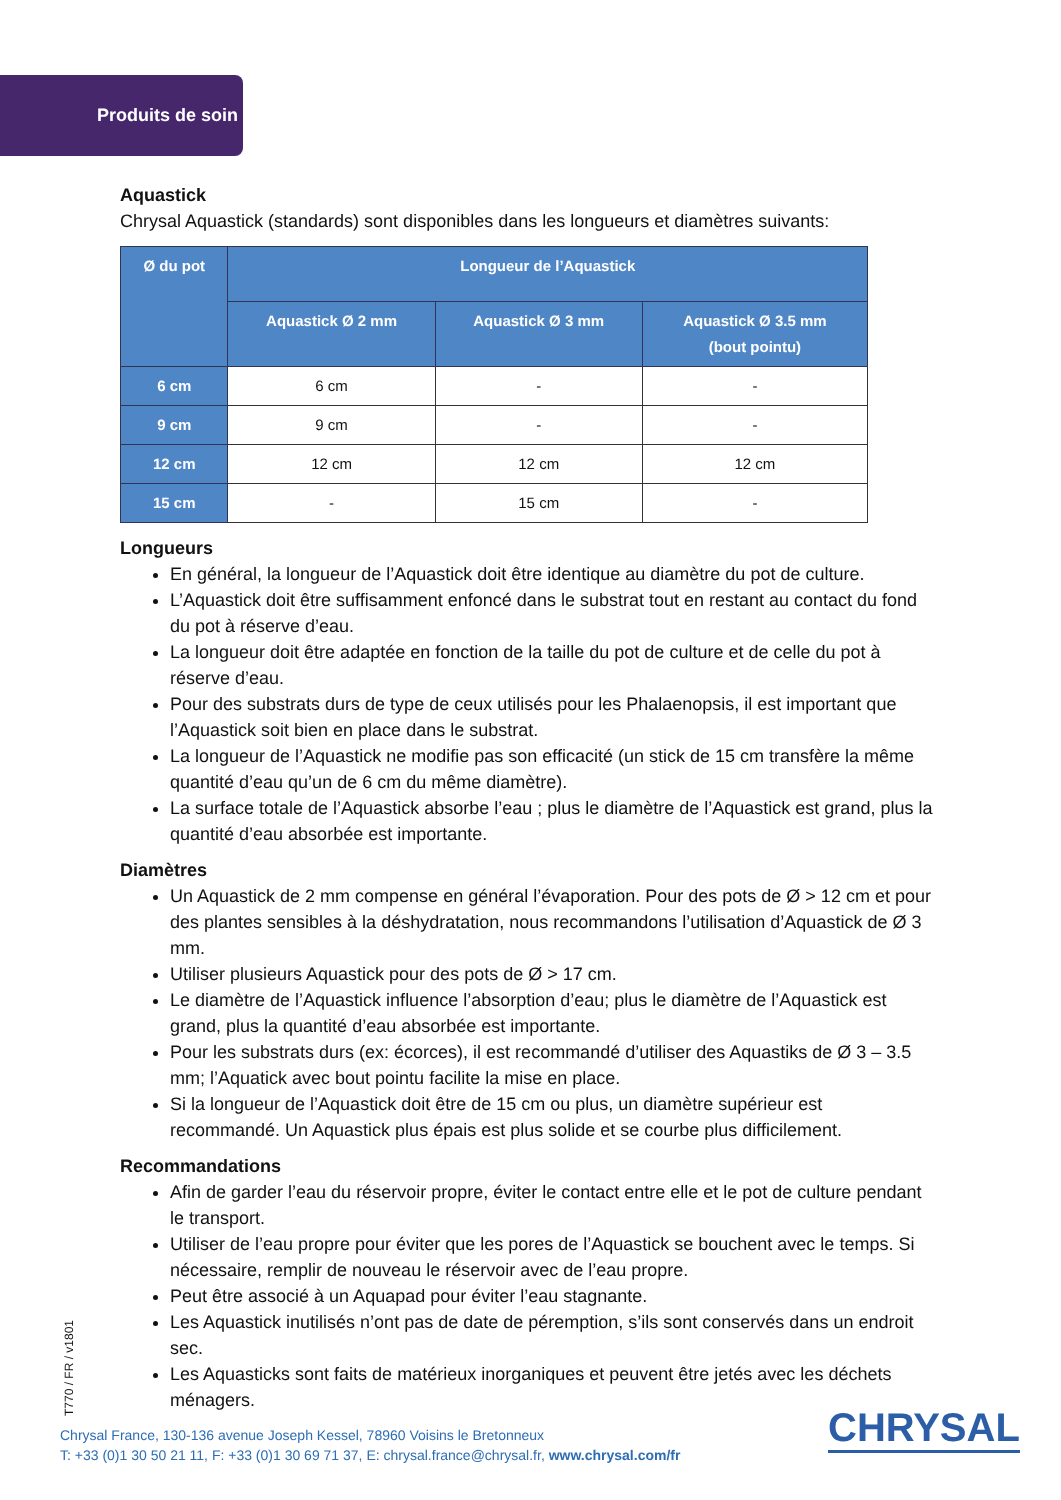Produits de soin
Aquastick
Chrysal Aquastick (standards) sont disponibles dans les longueurs et diamètres suivants:
| Ø du pot | Longueur de l’Aquastick | | |
| --- | --- | --- | --- |
| | Aquastick Ø 2 mm | Aquastick Ø 3 mm | Aquastick Ø 3.5 mm (bout pointu) |
| 6 cm | 6 cm | - | - |
| 9 cm | 9 cm | - | - |
| 12 cm | 12 cm | 12 cm | 12 cm |
| 15 cm | - | 15 cm | - |
Longueurs
En général, la longueur de l’Aquastick doit être identique au diamètre du pot de culture.
L’Aquastick doit être suffisamment enfoncé dans le substrat tout en restant au contact du fond du pot à réserve d’eau.
La longueur doit être adaptée en fonction de la taille du pot de culture et de celle du pot à réserve d’eau.
Pour des substrats durs de type de ceux utilisés pour les Phalaenopsis, il est important que l’Aquastick soit bien en place dans le substrat.
La longueur de l’Aquastick ne modifie pas son efficacité (un stick de 15 cm transfère la même quantité d’eau qu’un de 6 cm du même diamètre).
La surface totale de l’Aquastick absorbe l’eau ; plus le diamètre de l’Aquastick est grand, plus la quantité d’eau absorbée est importante.
Diamètres
Un Aquastick de 2 mm compense en général l’évaporation. Pour des pots de Ø > 12 cm et pour des plantes sensibles à la déshydratation, nous recommandons l’utilisation d’Aquastick de Ø 3 mm.
Utiliser plusieurs Aquastick pour des pots de Ø > 17 cm.
Le diamètre de l’Aquastick influence l’absorption d’eau; plus le diamètre de l’Aquastick est grand, plus la quantité d’eau absorbée est importante.
Pour les substrats durs (ex: écorces), il est recommandé d’utiliser des Aquastiks de Ø 3 – 3.5 mm; l’Aquatick avec bout pointu facilite la mise en place.
Si la longueur de l’Aquastick doit être de 15 cm ou plus, un diamètre supérieur est recommandé. Un Aquastick plus épais est plus solide et se courbe plus difficilement.
Recommandations
Afin de garder l’eau du réservoir propre, éviter le contact entre elle et le pot de culture pendant le transport.
Utiliser de l’eau propre pour éviter que les pores de l’Aquastick se bouchent avec le temps. Si nécessaire, remplir de nouveau le réservoir avec de l’eau propre.
Peut être associé à un Aquapad pour éviter l’eau stagnante.
Les Aquastick inutilisés n’ont pas de date de péremption, s’ils sont conservés dans un endroit sec.
Les Aquasticks sont faits de matérieux inorganiques et peuvent être jetés avec les déchets ménagers.
T770 / FR / v1801
Chrysal France, 130-136 avenue Joseph Kessel, 78960 Voisins le Bretonneux
T: +33 (0)1 30 50 21 11, F: +33 (0)1 30 69 71 37, E: chrysal.france@chrysal.fr, www.chrysal.com/fr
CHRYSAL